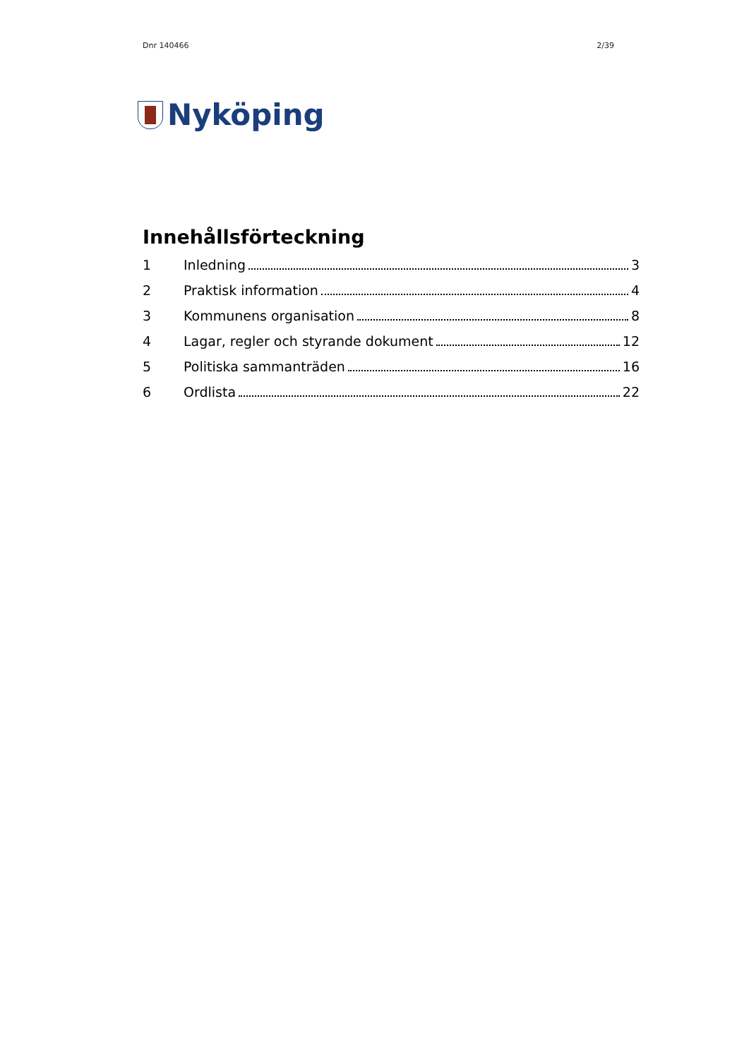Dnr 140466 2/39
Nyköping
Innehållsförteckning
1 Inledning 3
2 Praktisk information 4
3 Kommunens organisation 8
4 Lagar, regler och styrande dokument 12
5 Politiska sammanträden 16
6 Ordlista 22